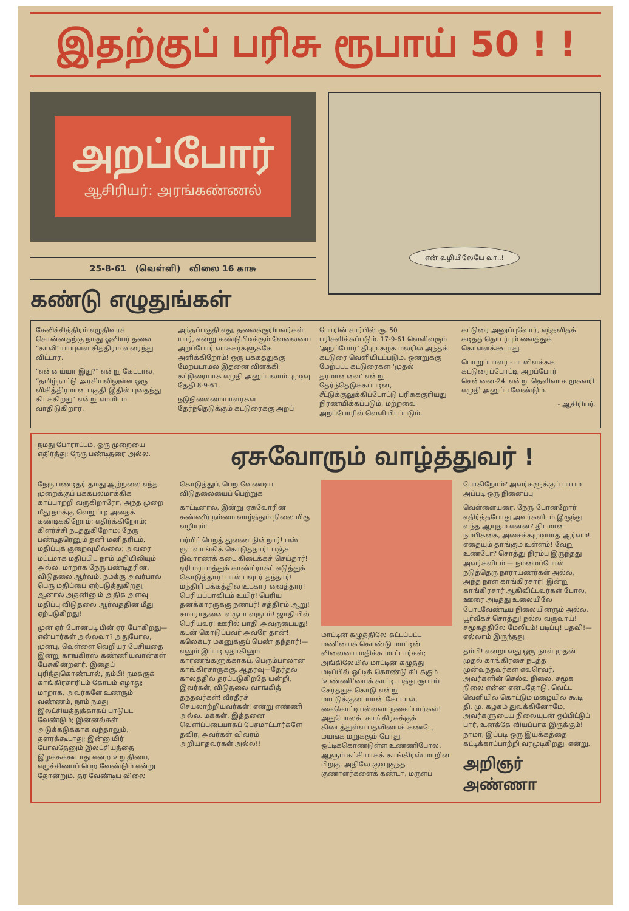இதற்குப் பரிசு ரூபாய் 50 ! !
அறப்போர்
ஆசிரியர்: அரங்கண்ணல்
25-8-61 (வெள்ளி) விலை 16 காசு
கண்டு எழுதுங்கள்
என் வழியிலேயே வா..!
கேலிச்சித்திரம் எழுதிவரச் சொன்னதற்கு நமது ஓவியர் தலை “காலி”யாயுள்ள சித்திரம் வரைந்து விட்டார்.
“என்னய்யா இது?” என்று கேட்டால், “தமிழ்நாட்டு அரசியலிலுள்ள ஒரு விசித்திரமான பகுதி இதில் புதைந்து கிடக்கிறது” என்று எம்மிடம் வாதிடுகிறார்.
அந்தப்பகுதி எது, தலைக்குரியவர்கள் யார், என்று கண்டுபிடிக்கும் வேலையை அறப்போர் வாசகர்களுக்கே அளிக்கிறோம்! ஒரு பக்கத்துக்கு மேற்படாமல் இதனை விளக்கி கட்டுரையாக எழுதி அனுப்பலாம். முடிவு தேதி 8-9-61.
நடுநிலைமையாளர்கள் தேர்ந்தெடுக்கும் கட்டுரைக்கு அறப்
போரின் சார்பில் ரூ. 50 பரிசளிக்கப்படும். 17-9-61 வெளிவரும் ‘அறப்போர்’ தி.மு.கழக மலரில் அந்தக் கட்டுரை வெளியிடப்படும். ஒன்றுக்கு மேற்பட்ட கட்டுரைகள் ‘முதல் தரமானவை’ என்று தேர்ந்தெடுக்கப்படின், சீட்டுக்குலுக்கிப்போட்டு பரிசுக்குரியது நிர்ணயிக்கப்படும். மற்றவை அறப்போரில் வெளியிடப்படும்.
கட்டுரை அனுப்புவோர், எந்தவிதக் கடிதத் தொடர்பும் வைத்துக் கொள்ளக்கூடாது.
பொறுப்பாளர் - படவிளக்கக் கட்டுரைப்போட்டி, அறப்போர் சென்னை-24. என்று தெளிவாக முகவரி எழுதி அனுப்ப வேண்டும்.
- ஆசிரியர்.
நமது போராட்டம், ஒரு முறையை எதிர்த்து; நேரு பண்டிதரை அல்ல.
ஏசுவோரும் வாழ்த்துவர் !
நேரு பண்டிதர் தமது ஆற்றலை எந்த முறைக்குப் பக்கபலமாக்கிக் காப்பாற்றி வருகிறாரோ, அந்த முறை மீது நமக்கு வெறுப்பு; அதைக் கண்டிக்கிறோம்; எதிர்க்கிறோம்; கிளர்ச்சி நடத்துகிறோம்; நேரு பண்டிதரெனும் தனி மனிதரிடம், மதிப்புக் குறைவுமில்லை; அவரை மட்டமாக மதிப்பிட நாம் மதியிலியும் அல்ல. மாறாக நேரு பண்டிதரின், விடுதலை ஆர்வம், நமக்கு அவர்பால் பெரு மதிப்பை ஏற்படுத்துகிறது; ஆனால் அதனினும் அதிக அளவு மதிப்பு விடுதலை ஆர்வத்தின் மீது ஏற்படுகிறது!
முன் ஏர் போனபடி பின் ஏர் போகிறது—என்பார்கள் அல்லவா? அதுபோல, முன்பு, வெள்ளை வெறியர் பேசியதை இன்று காங்கிரஸ் கண்ணியவான்கள் பேசுகின்றனர். இதைப் புரிந்துகொண்டால், தம்பி! நமக்குக் காங்கிரசாரிடம் கோபம் எழாது; மாறாக, அவர்களே உணரும் வண்ணம், நாம் நமது இலட்சியத்துக்காகப் பாடுபட வேண்டும்; இன்னல்கள் அடுக்கடுக்காக வந்தாலும், தளரக்கூடாது; இன்னுயிர் போவதேனும் இலட்சியத்தை இழக்கக்கூடாது என்ற உறுதியை, எழுச்சியைப் பெற வேண்டும் என்று தோன்றும். தர வேண்டிய விலை கொடுத்துப், பெற வேண்டிய விடுதலையைப் பெற்றுக்
காட்டினால், இன்று ஏசுவோரின் கண்ணீர் நம்மை வாழ்த்தும் நிலை மிகு வழியும்!
பர்மிட் பெறத் துணை நின்றார்! பஸ் ரூட் வாங்கிக் கொடுத்தார்! பஞ்ச நிவாரணக் கடை கிடைக்கச் செய்தார்! ஏரி மராமத்துக் காண்ட்ராக்ட் எடுத்துக் கொடுத்தார்! பால் பவுடர் தந்தார்! மந்திரி பக்கத்தில் உட்கார வைத்தார்! பெரியப்பாவிடம் உயிர்! பெரிய தனக்காரருக்கு நண்பர்! சத்திரம் ஆறு! சமாராதனை வருடா வருடம்! ஜாதியில் பெரியவர்! ஊரில் பாதி அவருடையது! கடன் கொடுப்பவர் அவரே தான்! கலெக்டர் மகனுக்குப் பெண் தந்தார்!—எனும் இப்படி ஏதாகிலும் காரணங்களுக்காகப், பெரும்பாலான காங்கிரசாருக்கு, ஆதரவு—தேர்தல் காலத்தில் தரப்படுகிறதே யன்றி, இவர்கள், விடுதலை வாங்கித் தந்தவர்கள்! வீரதீரச் செயலாற்றியவர்கள்! என்று எண்ணி அல்ல. மக்கள், இத்தனை வெளிப்படையாகப் பேசமாட்டார்களே தவிர, அவர்கள் விவரம் அறியாதவர்கள் அல்ல!!
மாட்டின் கழுத்திலே கட்டப்பட்ட மணியைக் கொண்டு மாட்டின் விலையை மதிக்க மாட்டார்கள்; அங்கிலேயில் மாட்டின் கழுத்து மடிப்பில் ஒட்டிக் கொண்டு கிடக்கும் ‘உண்ணி’யைக் காட்டி, பத்து ரூபாய் சேர்த்துக் கொடு என்று மாட்டுக்குடையான் கேட்டால், கைகொட்டியல்லவா நகைப்பார்கள்! அதுபோலக், காங்கிரசுக்குக் கிடைத்துள்ள பதவியைக் கண்டே, மயங்க மறுக்கும் போது, ஒட்டிக்கொண்டுள்ள உண்ணிபோல, ஆளும் கட்சியாகக் காங்கிரஸ் மாறின பிறகு, அதிலே குடிபுகுந்த குணாளர்களைக் கண்டா, மருளப் போகிறோம்? அவர்களுக்குப் பாபம் அப்படி ஒரு நினைப்பு
வெள்ளையரை, நேரு போன்றோர் எதிர்த்தபோது அவர்களிடம் இருந்து வந்த ஆயுதம் என்ன? திடமான நம்பிக்கை, அசைக்கமுடியாத ஆர்வம்! எதையும் தாங்கும் உள்ளம்! வேறு உண்டோ? சொத்து நிரம்ப இருந்தது அவர்களிடம் — நம்மைப்போல் நடுத்தெரு நாராயணர்கள் அல்ல, அந்த நாள் காங்கிரசார்! இன்று காங்கிரசார் ஆகிவிட்டவர்கள் போல, ஊரை அடித்து உலையிலே போடவேண்டிய நிலையினரும் அல்ல. பூர்வீகச் சொத்து! நல்ல வருவாய்! சமூகத்திலே மேலிடம்! படிப்பு! பதவி!—எல்லாம் இருந்தது.
தம்பி! என்றாவது ஒரு நாள் முதன் முதல் காங்கிரசை நடத்த முன்வந்தவர்கள் எவரெவர், அவர்களின் செல்வ நிலை, சமூக நிலை என்ன என்பதோடு, வெட்ட வெளியில் கொட்டும் மழையில் கூடி, தி. மு. கழகம் துவக்கினோமே, அவர்களுடைய நிலையுடன் ஒப்பிட்டுப் பார், உனக்கே வியப்பாக இருக்கும்! நாமா, இப்படி ஒரு இயக்கத்தை கட்டிக்காப்பாற்றி வரமுடிகிறது, என்று.
அறிஞர் அண்ணா